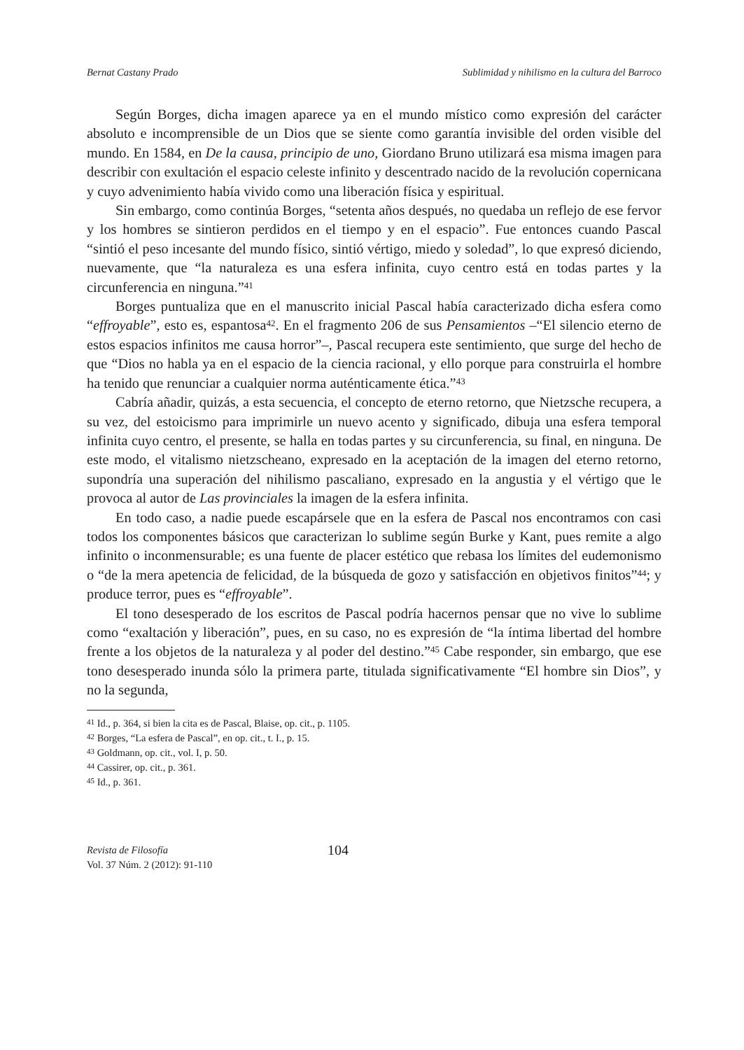Bernat Castany Prado Sublimidad y nihilismo en la cultura del Barroco
Según Borges, dicha imagen aparece ya en el mundo místico como expresión del carácter absoluto e incomprensible de un Dios que se siente como garantía invisible del orden visible del mundo. En 1584, en De la causa, principio de uno, Giordano Bruno utilizará esa misma imagen para describir con exultación el espacio celeste infinito y descentrado nacido de la revolución copernicana y cuyo advenimiento había vivido como una liberación física y espiritual.
Sin embargo, como continúa Borges, “setenta años después, no quedaba un reflejo de ese fervor y los hombres se sintieron perdidos en el tiempo y en el espacio”. Fue entonces cuando Pascal “sintió el peso incesante del mundo físico, sintió vértigo, miedo y soledad”, lo que expresó diciendo, nuevamente, que “la naturaleza es una esfera infinita, cuyo centro está en todas partes y la circunferencia en ninguna.”<sup>41</sup>
Borges puntualiza que en el manuscrito inicial Pascal había caracterizado dicha esfera como “effroyable”, esto es, espantosa<sup>42</sup>. En el fragmento 206 de sus Pensamientos –“El silencio eterno de estos espacios infinitos me causa horror”–, Pascal recupera este sentimiento, que surge del hecho de que “Dios no habla ya en el espacio de la ciencia racional, y ello porque para construirla el hombre ha tenido que renunciar a cualquier norma auténticamente ética.”<sup>43</sup>
Cabría añadir, quizás, a esta secuencia, el concepto de eterno retorno, que Nietzsche recupera, a su vez, del estoicismo para imprimirle un nuevo acento y significado, dibuja una esfera temporal infinita cuyo centro, el presente, se halla en todas partes y su circunferencia, su final, en ninguna. De este modo, el vitalismo nietzscheano, expresado en la aceptación de la imagen del eterno retorno, supondría una superación del nihilismo pascaliano, expresado en la angustia y el vértigo que le provoca al autor de Las provinciales la imagen de la esfera infinita.
En todo caso, a nadie puede escapársele que en la esfera de Pascal nos encontramos con casi todos los componentes básicos que caracterizan lo sublime según Burke y Kant, pues remite a algo infinito o inconmensurable; es una fuente de placer estético que rebasa los límites del eudemonismo o “de la mera apetencia de felicidad, de la búsqueda de gozo y satisfacción en objetivos finitos”<sup>44</sup>; y produce terror, pues es “effroyable”.
El tono desesperado de los escritos de Pascal podría hacernos pensar que no vive lo sublime como “exaltación y liberación”, pues, en su caso, no es expresión de “la íntima libertad del hombre frente a los objetos de la naturaleza y al poder del destino.”<sup>45</sup> Cabe responder, sin embargo, que ese tono desesperado inunda sólo la primera parte, titulada significativamente “El hombre sin Dios”, y no la segunda,
<sup>41</sup> Id., p. 364, si bien la cita es de Pascal, Blaise, op. cit., p. 1105.
<sup>42</sup> Borges, “La esfera de Pascal”, en op. cit., t. I., p. 15.
<sup>43</sup> Goldmann, op. cit., vol. I, p. 50.
<sup>44</sup> Cassirer, op. cit., p. 361.
<sup>45</sup> Id., p. 361.
Revista de Filosofía
Vol. 37 Núm. 2 (2012): 91-110
104